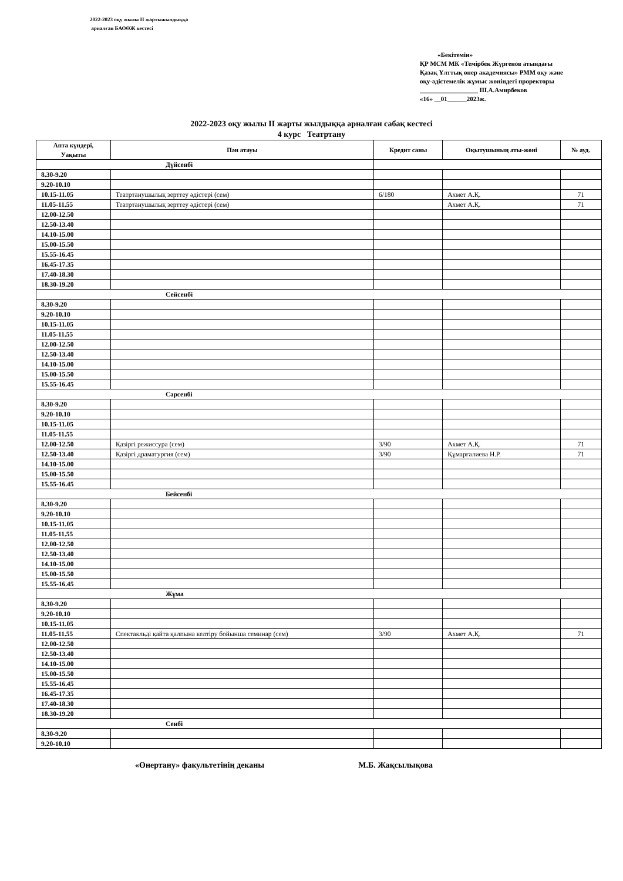2022-2023 оқу жылы ІІ жартыжылдыққа
арналған БАОӨЖ кестесі
«Бекітемін»
ҚР МСМ МК «Темірбек Жүргенов атындағы Қазақ Ұлттық өнер академиясы» РММ оқу және оқу-әдістемелік жұмыс жөніндегі проректоры
__________________ Ш.А.Амирбеков
«16» __01______2023ж.
2022-2023 оқу жылы ІІ жарты жылдыққа арналған сабақ кестесі
4 курс Театртану
| Апта күндері, Уақыты | Пән атауы | Кредит саны | Оқытушының аты-жөні | № ауд. |
| --- | --- | --- | --- | --- |
| Дүйсенбі | | | | |
| 8.30-9.20 | | | | |
| 9.20-10.10 | | | | |
| 10.15-11.05 | Театртанушылық зерттеу әдістері (сем) | 6/180 | Ахмет А.Қ. | 71 |
| 11.05-11.55 | Театртанушылық зерттеу әдістері (сем) | | Ахмет А.Қ. | 71 |
| 12.00-12.50 | | | | |
| 12.50-13.40 | | | | |
| 14.10-15.00 | | | | |
| 15.00-15.50 | | | | |
| 15.55-16.45 | | | | |
| 16.45-17.35 | | | | |
| 17.40-18.30 | | | | |
| 18.30-19.20 | | | | |
| Сейсенбі | | | | |
| 8.30-9.20 | | | | |
| 9.20-10.10 | | | | |
| 10.15-11.05 | | | | |
| 11.05-11.55 | | | | |
| 12.00-12.50 | | | | |
| 12.50-13.40 | | | | |
| 14.10-15.00 | | | | |
| 15.00-15.50 | | | | |
| 15.55-16.45 | | | | |
| Сәрсенбі | | | | |
| 8.30-9.20 | | | | |
| 9.20-10.10 | | | | |
| 10.15-11.05 | | | | |
| 11.05-11.55 | | | | |
| 12.00-12.50 | Қазіргі режиссура (сем) | 3/90 | Ахмет А.Қ. | 71 |
| 12.50-13.40 | Қазіргі драматургия (сем) | 3/90 | Құмарғалиева Н.Р. | 71 |
| 14.10-15.00 | | | | |
| 15.00-15.50 | | | | |
| 15.55-16.45 | | | | |
| Бейсенбі | | | | |
| 8.30-9.20 | | | | |
| 9.20-10.10 | | | | |
| 10.15-11.05 | | | | |
| 11.05-11.55 | | | | |
| 12.00-12.50 | | | | |
| 12.50-13.40 | | | | |
| 14.10-15.00 | | | | |
| 15.00-15.50 | | | | |
| 15.55-16.45 | | | | |
| Жұма | | | | |
| 8.30-9.20 | | | | |
| 9.20-10.10 | | | | |
| 10.15-11.05 | | | | |
| 11.05-11.55 | Спектакльді қайта қалпына келтіру бойынша семинар (сем) | 3/90 | Ахмет А.Қ. | 71 |
| 12.00-12.50 | | | | |
| 12.50-13.40 | | | | |
| 14.10-15.00 | | | | |
| 15.00-15.50 | | | | |
| 15.55-16.45 | | | | |
| 16.45-17.35 | | | | |
| 17.40-18.30 | | | | |
| 18.30-19.20 | | | | |
| Сенбі | | | | |
| 8.30-9.20 | | | | |
| 9.20-10.10 | | | | |
«Өнертану» факультетінің деканы М.Б. Жақсылықова